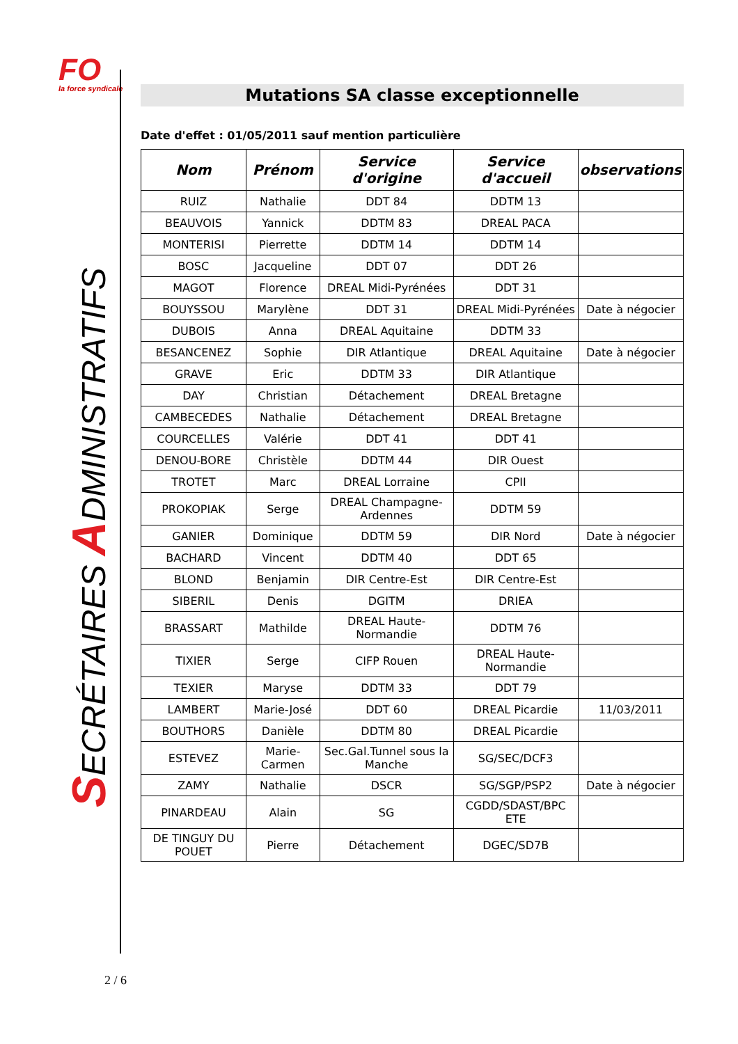FO
la force syndicale
SECRÉTAIRES ADMINISTRATIFS
Mutations SA classe exceptionnelle
Date d'effet : 01/05/2011 sauf mention particulière
| Nom | Prénom | Service d'origine | Service d'accueil | observations |
| --- | --- | --- | --- | --- |
| RUIZ | Nathalie | DDT 84 | DDTM 13 | |
| BEAUVOIS | Yannick | DDTM 83 | DREAL PACA | |
| MONTERISI | Pierrette | DDTM 14 | DDTM 14 | |
| BOSC | Jacqueline | DDT 07 | DDT 26 | |
| MAGOT | Florence | DREAL Midi-Pyrénées | DDT 31 | |
| BOUYSSOU | Marylène | DDT 31 | DREAL Midi-Pyrénées | Date à négocier |
| DUBOIS | Anna | DREAL Aquitaine | DDTM 33 | |
| BESANCENEZ | Sophie | DIR Atlantique | DREAL Aquitaine | Date à négocier |
| GRAVE | Eric | DDTM 33 | DIR Atlantique | |
| DAY | Christian | Détachement | DREAL Bretagne | |
| CAMBECEDES | Nathalie | Détachement | DREAL Bretagne | |
| COURCELLES | Valérie | DDT 41 | DDT 41 | |
| DENOU-BORE | Christèle | DDTM 44 | DIR Ouest | |
| TROTET | Marc | DREAL Lorraine | CPII | |
| PROKOPIAK | Serge | DREAL Champagne-Ardennes | DDTM 59 | |
| GANIER | Dominique | DDTM 59 | DIR Nord | Date à négocier |
| BACHARD | Vincent | DDTM 40 | DDT 65 | |
| BLOND | Benjamin | DIR Centre-Est | DIR Centre-Est | |
| SIBERIL | Denis | DGITM | DRIEA | |
| BRASSART | Mathilde | DREAL Haute-Normandie | DDTM 76 | |
| TIXIER | Serge | CIFP Rouen | DREAL Haute-Normandie | |
| TEXIER | Maryse | DDTM 33 | DDT 79 | |
| LAMBERT | Marie-José | DDT 60 | DREAL Picardie | 11/03/2011 |
| BOUTHORS | Danièle | DDTM 80 | DREAL Picardie | |
| ESTEVEZ | Marie-Carmen | Sec.Gal.Tunnel sous la Manche | SG/SEC/DCF3 | |
| ZAMY | Nathalie | DSCR | SG/SGP/PSP2 | Date à négocier |
| PINARDEAU | Alain | SG | CGDD/SDAST/BPC ETE | |
| DE TINGUY DU POUET | Pierre | Détachement | DGEC/SD7B | |
2 / 6